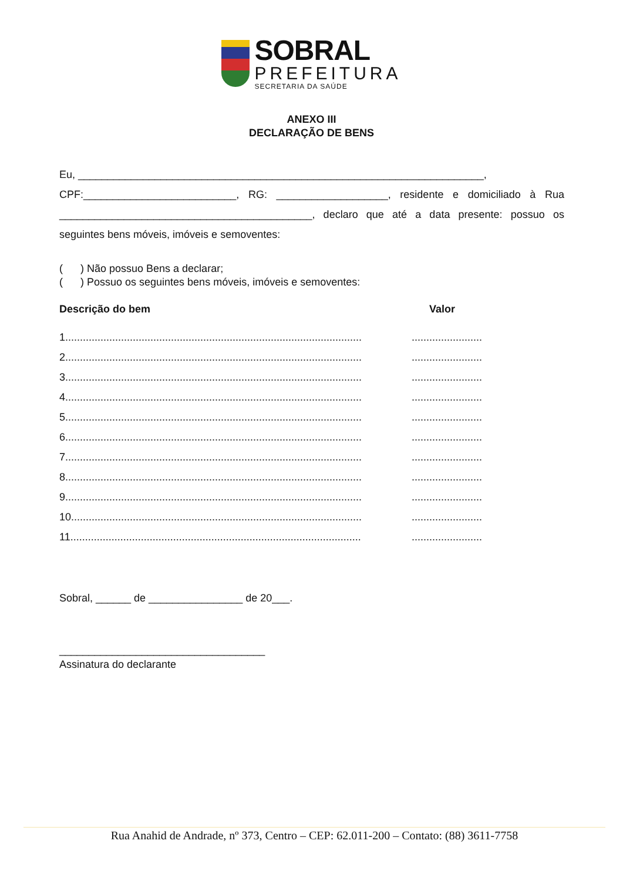SOBRAL
PREFEITURA
SECRETARIA DA SAÚDE
ANEXO III
DECLARAÇÃO DE BENS
Eu, _____________________________________________________________________,
CPF:__________________________, RG: ___________________, residente e domiciliado à Rua ___________________________________________, declaro que até a data presente: possuo os seguintes bens móveis, imóveis e semoventes:
( ) Não possuo Bens a declarar;
( ) Possuo os seguintes bens móveis, imóveis e semoventes:
Descrição do bem Valor
1.............................................................................................................................
2.............................................................................................................................
3.............................................................................................................................
4.............................................................................................................................
5.............................................................................................................................
6.............................................................................................................................
7.............................................................................................................................
8.............................................................................................................................
9.............................................................................................................................
10...........................................................................................................................
11...........................................................................................................................
Sobral, ______ de ________________ de 20___.
___________________________________
Assinatura do declarante
Rua Anahid de Andrade, nº 373, Centro – CEP: 62.011-200 – Contato: (88) 3611-7758